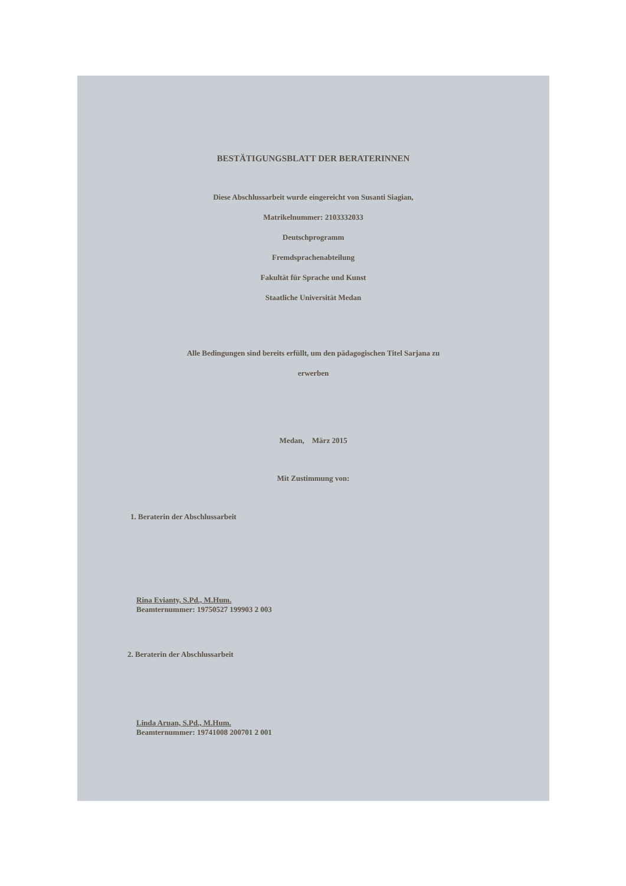BESTÄTIGUNGSBLATT DER BERATERINNEN
Diese Abschlussarbeit wurde eingereicht von Susanti Siagian,
Matrikelnummer: 2103332033
Deutschprogramm
Fremdsprachenabteilung
Fakultät für Sprache und Kunst
Staatliche Universität Medan
Alle Bedingungen sind bereits erfüllt, um den pädagogischen Titel Sarjana zu
erwerben
Medan, März 2015
Mit Zustimmung von:
1. Beraterin der Abschlussarbeit
Rina Evianty, S.Pd., M.Hum.
Beamternummer: 19750527 199903 2 003
2. Beraterin der Abschlussarbeit
Linda Aruan, S.Pd., M.Hum.
Beamternummer: 19741008 200701 2 001